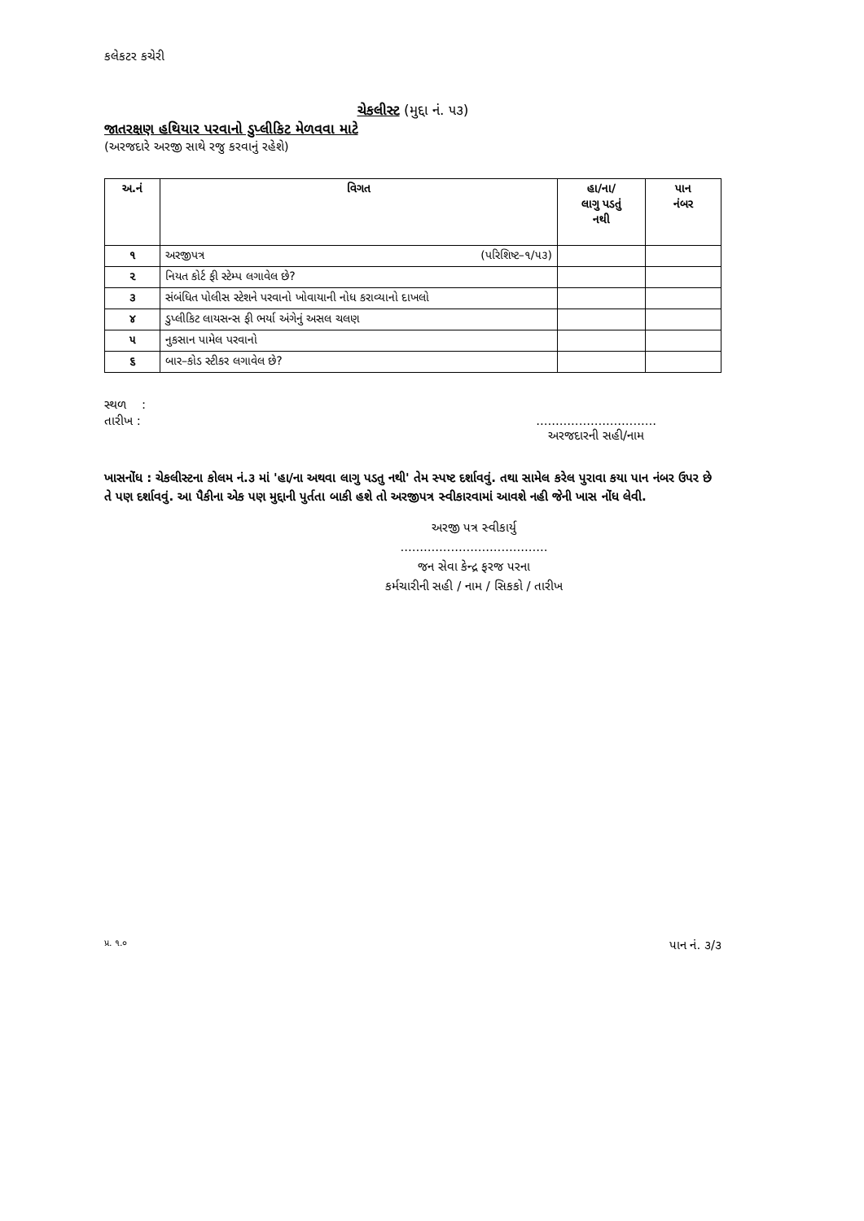કલેકટર કચેરી
ચેકલીસ્ટ (મુદ્દા નં. ૫૩)
જાતરક્ષણ હથિયાર પરવાનો ડુપ્લીકિટ મેળવવા માટે
(અરજદારે અરજી સાથે રજુ કરવાનું રહેશે)
| અ.નં | વિગત | હા/ના/ લાગુ પડતું નથી | પાન નંબર |
| --- | --- | --- | --- |
| ૧ | અરજીપત્ર (પરિશિષ્ટ–૧/૫૩) | | |
| ૨ | નિયત કોર્ટ ફી સ્ટેમ્પ લગાવેલ છે? | | |
| ૩ | સંબંધિત પોલીસ સ્ટેશને પરવાનો ખોવાયાની નોધ કરાવ્યાનો દાખલો | | |
| ૪ | ડુપ્લીકિટ લાયસન્સ ફી ભર્યા અંગેનું અસલ ચલણ | | |
| ૫ | નુકસાન પામેલ પરવાનો | | |
| ૬ | બાર–કોડ સ્ટીકર લગાવેલ છે? | | |
સ્થળ :
તારીખ :...............................
અરજદારની સહી/નામ
ખાસનોંધ : ચેકલીસ્ટના કોલમ નં.૩ માં 'હા/ના અથવા લાગુ પડતુ નથી' તેમ સ્પષ્ટ દર્શાવવું. તથા સામેલ કરેલ પુરાવા કયા પાન નંબર ઉપર છે તે પણ દર્શાવવું. આ પૈકીના એક પણ મુદ્દાની પુર્તતા બાકી હશે તો અરજીપત્ર સ્વીકારવામાં આવશે નહી જેની ખાસ નોંધ લેવી.
અરજી પત્ર સ્વીકાર્યુ
......................................
જન સેવા કેન્દ્ર ફરજ પરના
કર્મચારીની સહી / નામ / સિકકો / તારીખ
પ્ર. ૧.૦ પાન નં. ૩/૩